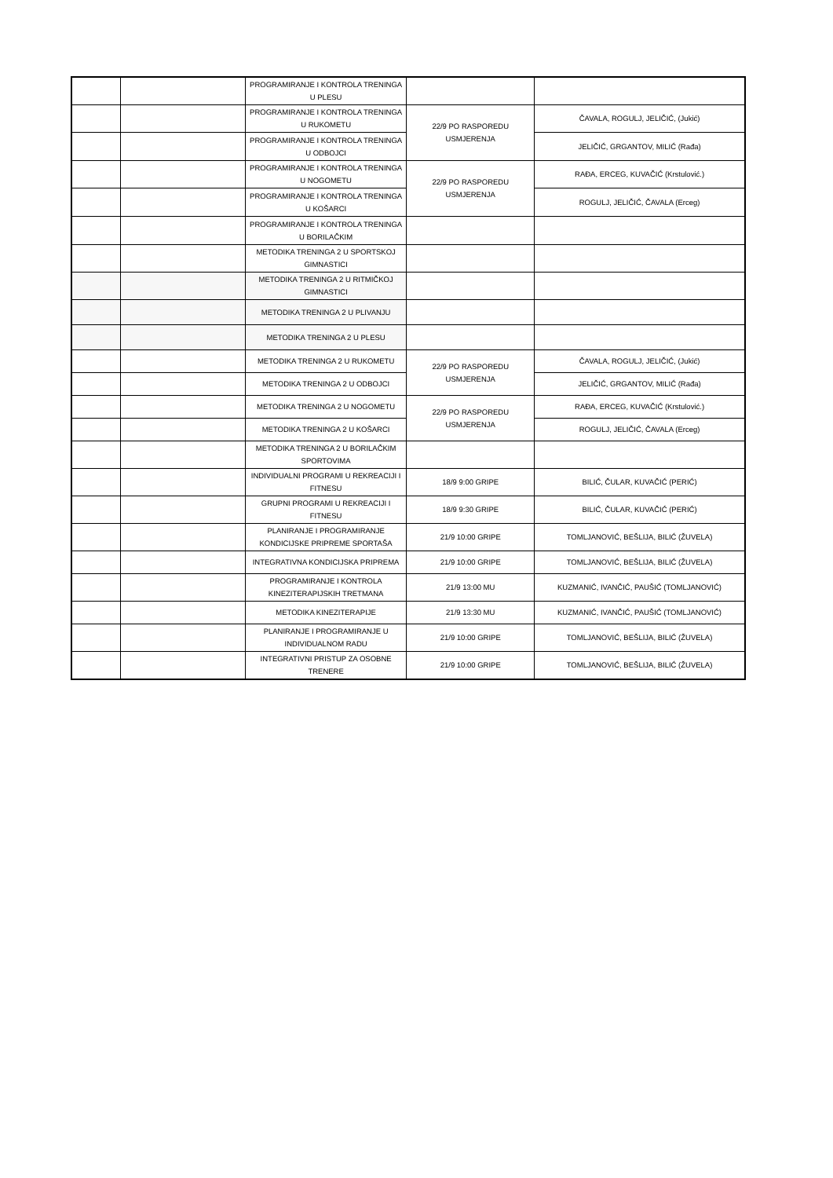| | | PROGRAMIRANJE I KONTROLA TRENINGA U PLESU | | |
| | | PROGRAMIRANJE I KONTROLA TRENINGA U RUKOMETU | 22/9 PO RASPOREDU USMJERENJA | ČAVALA, ROGULJ, JELIČIĆ, (Jukić) |
| | | PROGRAMIRANJE I KONTROLA TRENINGA U ODBOJCI | | JELIČIĆ, GRGANTOV, MILIĆ (Rađa) |
| | | PROGRAMIRANJE I KONTROLA TRENINGA U NOGOMETU | 22/9 PO RASPOREDU USMJERENJA | RAĐA, ERCEG, KUVAČIĆ (Krstulović.) |
| | | PROGRAMIRANJE I KONTROLA TRENINGA U KOŠARCI | | ROGULJ, JELIČIĆ, ČAVALA (Erceg) |
| | | PROGRAMIRANJE I KONTROLA TRENINGA U BORILAČKIM | | |
| | | METODIKA TRENINGA 2 U SPORTSKOJ GIMNASTICI | | |
| | | METODIKA TRENINGA 2 U RITMIČKOJ GIMNASTICI | | |
| | | METODIKA TRENINGA 2 U PLIVANJU | | |
| | | METODIKA TRENINGA 2 U PLESU | | |
| | | METODIKA TRENINGA 2 U RUKOMETU | 22/9 PO RASPOREDU USMJERENJA | ČAVALA, ROGULJ, JELIČIĆ, (Jukić) |
| | | METODIKA TRENINGA 2 U ODBOJCI | | JELIČIĆ, GRGANTOV, MILIĆ (Rađa) |
| | | METODIKA TRENINGA 2 U NOGOMETU | 22/9 PO RASPOREDU USMJERENJA | RAĐA, ERCEG, KUVAČIĆ (Krstulović.) |
| | | METODIKA TRENINGA 2 U KOŠARCI | | ROGULJ, JELIČIĆ, ČAVALA (Erceg) |
| | | METODIKA TRENINGA 2 U BORILAČKIM SPORTOVIMA | | |
| | | INDIVIDUALNI PROGRAMI U REKREACIJI I FITNESU | 18/9 9:00 GRIPE | BILIĆ, ČULAR, KUVAČIĆ (PERIĆ) |
| | | GRUPNI PROGRAMI U REKREACIJI I FITNESU | 18/9 9:30 GRIPE | BILIĆ, ČULAR, KUVAČIĆ (PERIĆ) |
| | | PLANIRANJE I PROGRAMIRANJE KONDICIJSKE PRIPREME SPORTAŠA | 21/9 10:00 GRIPE | TOMLJANOVIĆ, BEŠLIJA, BILIĆ (ŽUVELA) |
| | | INTEGRATIVNA KONDICIJSKA PRIPREMA | 21/9 10:00 GRIPE | TOMLJANOVIĆ, BEŠLIJA, BILIĆ (ŽUVELA) |
| | | PROGRAMIRANJE I KONTROLA KINEZITERAPIJSKIH TRETMANA | 21/9 13:00 MU | KUZMANIĆ, IVANČIĆ, PAUŠIĆ (TOMLJANOVIĆ) |
| | | METODIKA KINEZITERAPIJE | 21/9 13:30 MU | KUZMANIĆ, IVANČIĆ, PAUŠIĆ (TOMLJANOVIĆ) |
| | | PLANIRANJE I PROGRAMIRANJE U INDIVIDUALNOM RADU | 21/9 10:00 GRIPE | TOMLJANOVIĆ, BEŠLIJA, BILIĆ (ŽUVELA) |
| | | INTEGRATIVNI PRISTUP ZA OSOBNE TRENERE | 21/9 10:00 GRIPE | TOMLJANOVIĆ, BEŠLIJA, BILIĆ (ŽUVELA) |